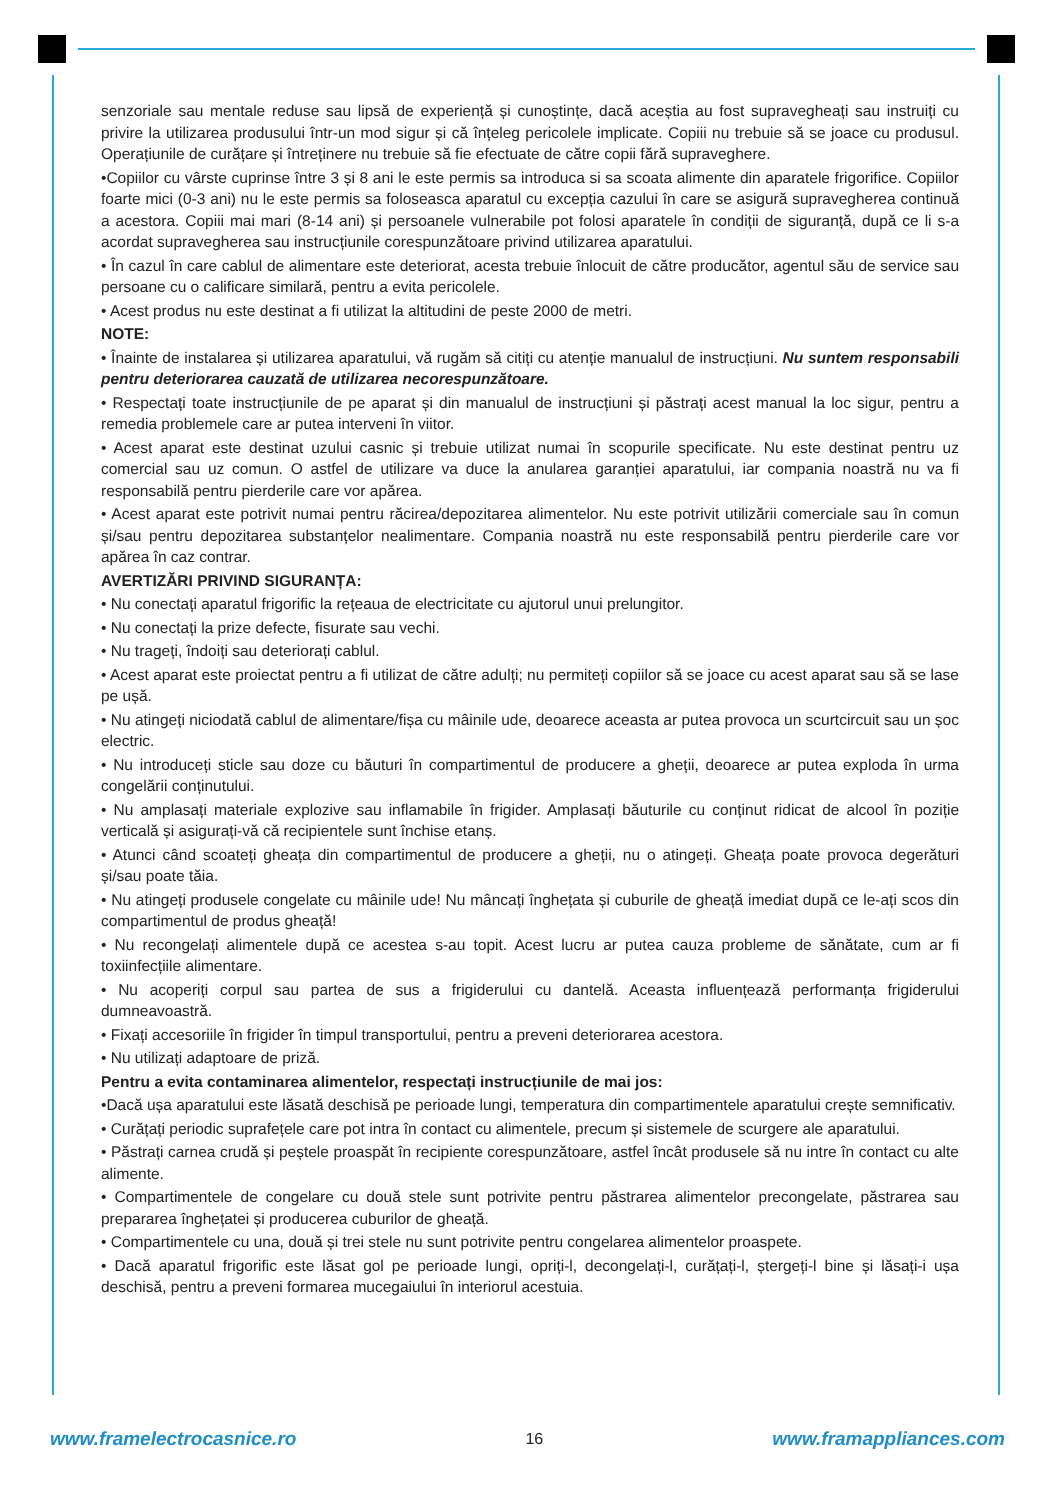senzoriale sau mentale reduse sau lipsă de experiență și cunoștințe, dacă aceștia au fost supravegheați sau instruiți cu privire la utilizarea produsului într-un mod sigur și că înțeleg pericolele implicate. Copiii nu trebuie să se joace cu produsul. Operațiunile de curățare și întreținere nu trebuie să fie efectuate de către copii fără supraveghere.
•Copiilor cu vârste cuprinse între 3 și 8 ani le este permis sa introduca si sa scoata alimente din aparatele frigorifice. Copiilor foarte mici (0-3 ani) nu le este permis sa foloseasca aparatul cu excepția cazului în care se asigură supravegherea continuă a acestora. Copiii mai mari (8-14 ani) și persoanele vulnerabile pot folosi aparatele în condiții de siguranță, după ce li s-a acordat supravegherea sau instrucțiunile corespunzătoare privind utilizarea aparatului.
• În cazul în care cablul de alimentare este deteriorat, acesta trebuie înlocuit de către producător, agentul său de service sau persoane cu o calificare similară, pentru a evita pericolele.
• Acest produs nu este destinat a fi utilizat la altitudini de peste 2000 de metri.
NOTE:
• Înainte de instalarea și utilizarea aparatului, vă rugăm să citiți cu atenție manualul de instrucțiuni. Nu suntem responsabili pentru deteriorarea cauzată de utilizarea necorespunzătoare.
• Respectați toate instrucțiunile de pe aparat și din manualul de instrucțiuni și păstrați acest manual la loc sigur, pentru a remedia problemele care ar putea interveni în viitor.
• Acest aparat este destinat uzului casnic și trebuie utilizat numai în scopurile specificate. Nu este destinat pentru uz comercial sau uz comun. O astfel de utilizare va duce la anularea garanției aparatului, iar compania noastră nu va fi responsabilă pentru pierderile care vor apărea.
• Acest aparat este potrivit numai pentru răcirea/depozitarea alimentelor. Nu este potrivit utilizării comerciale sau în comun și/sau pentru depozitarea substanțelor nealimentare. Compania noastră nu este responsabilă pentru pierderile care vor apărea în caz contrar.
AVERTIZĂRI PRIVIND SIGURANȚA:
• Nu conectați aparatul frigorific la rețeaua de electricitate cu ajutorul unui prelungitor.
• Nu conectați la prize defecte, fisurate sau vechi.
• Nu trageți, îndoiți sau deteriorați cablul.
• Acest aparat este proiectat pentru a fi utilizat de către adulți; nu permiteți copiilor să se joace cu acest aparat sau să se lase pe ușă.
• Nu atingeți niciodată cablul de alimentare/fișa cu mâinile ude, deoarece aceasta ar putea provoca un scurtcircuit sau un șoc electric.
• Nu introduceți sticle sau doze cu băuturi în compartimentul de producere a gheții, deoarece ar putea exploda în urma congelării conținutului.
• Nu amplasați materiale explozive sau inflamabile în frigider. Amplasați băuturile cu conținut ridicat de alcool în poziție verticală și asigurați-vă că recipientele sunt închise etanș.
• Atunci când scoateți gheața din compartimentul de producere a gheții, nu o atingeți. Gheața poate provoca degerături și/sau poate tăia.
• Nu atingeți produsele congelate cu mâinile ude! Nu mâncați înghețata și cuburile de gheață imediat după ce le-ați scos din compartimentul de produs gheață!
• Nu recongelați alimentele după ce acestea s-au topit. Acest lucru ar putea cauza probleme de sănătate, cum ar fi toxiinfecțiile alimentare.
• Nu acoperiți corpul sau partea de sus a frigiderului cu dantelă. Aceasta influențează performanța frigiderului dumneavoastră.
• Fixați accesoriile în frigider în timpul transportului, pentru a preveni deteriorarea acestora.
• Nu utilizați adaptoare de priză.
Pentru a evita contaminarea alimentelor, respectați instrucțiunile de mai jos:
•Dacă ușa aparatului este lăsată deschisă pe perioade lungi, temperatura din compartimentele aparatului crește semnificativ.
• Curățați periodic suprafețele care pot intra în contact cu alimentele, precum și sistemele de scurgere ale aparatului.
• Păstrați carnea crudă și peștele proaspăt în recipiente corespunzătoare, astfel încât produsele să nu intre în contact cu alte alimente.
• Compartimentele de congelare cu două stele sunt potrivite pentru păstrarea alimentelor precongelate, păstrarea sau prepararea înghețatei și producerea cuburilor de gheață.
• Compartimentele cu una, două și trei stele nu sunt potrivite pentru congelarea alimentelor proaspete.
• Dacă aparatul frigorific este lăsat gol pe perioade lungi, opriți-l, decongelați-l, curățați-l, ștergeți-l bine și lăsați-i ușa deschisă, pentru a preveni formarea mucegaiului în interiorul acestuia.
www.framelectrocasnice.ro 16 www.framappliances.com